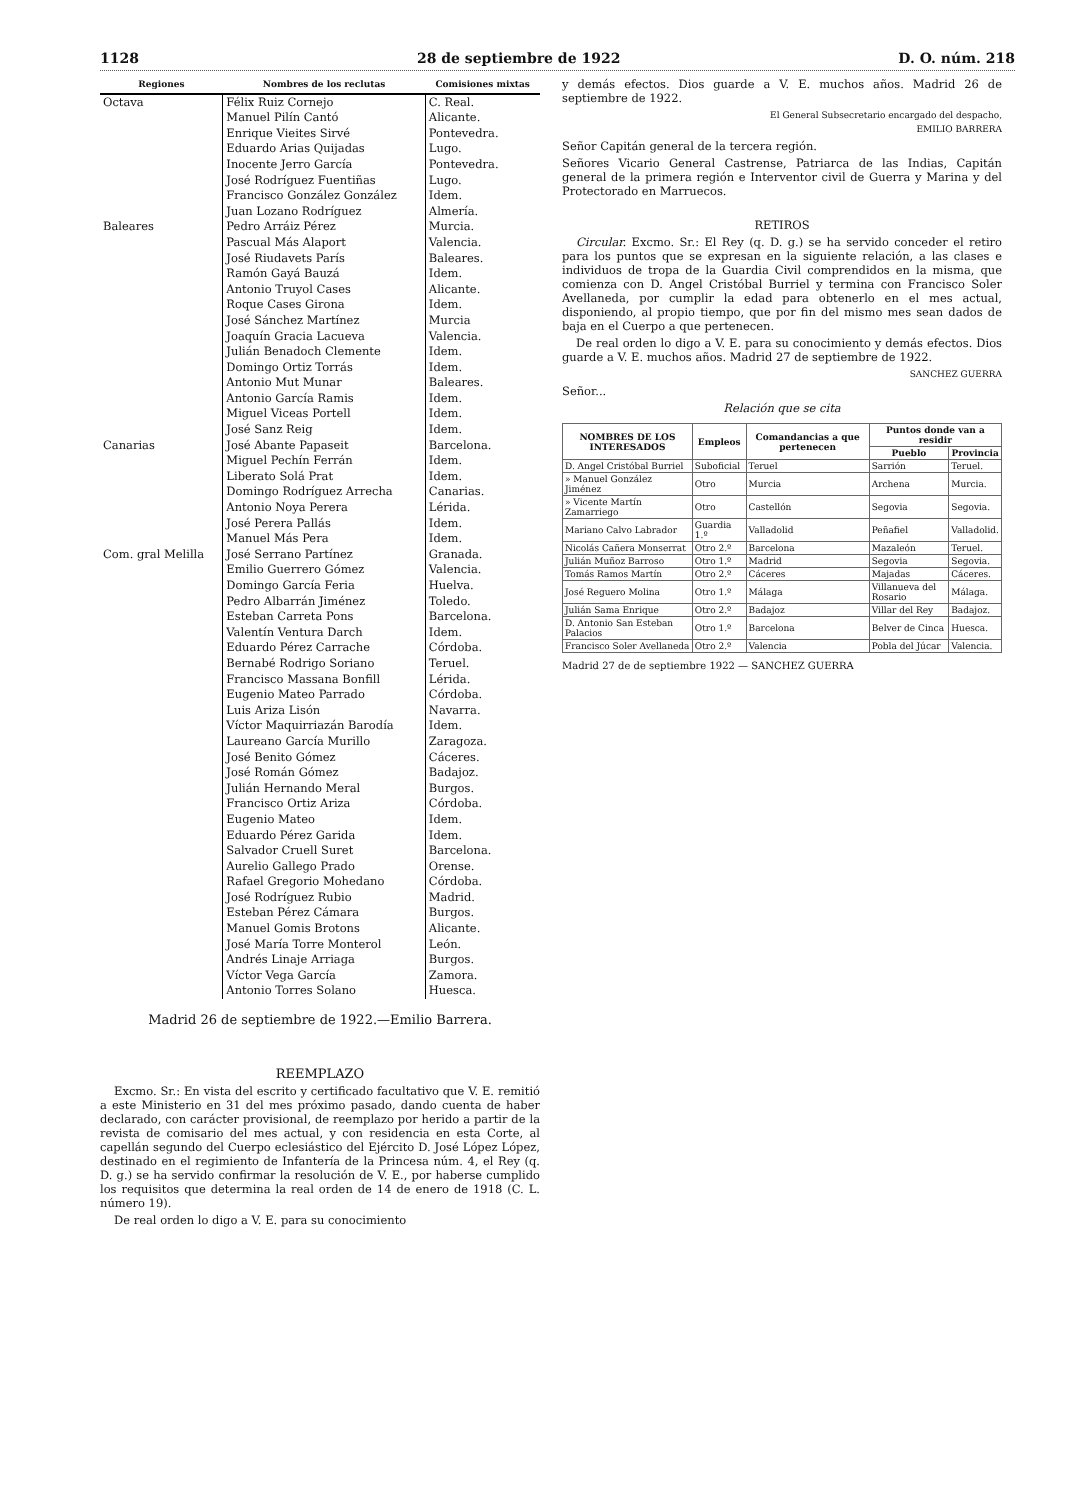1128 28 de septiembre de 1922 D. O. núm. 218
| Regiones | Nombres de los reclutas | Comisiones mixtas |
| --- | --- | --- |
| Octava | Félix Ruiz Cornejo | C. Real. |
| | Manuel Pilín Cantó | Alicante. |
| | Enrique Vieites Sirvé | Pontevedra. |
| | Eduardo Arias Quijadas | Lugo. |
| | Inocente Jerro García | Pontevedra. |
| | José Rodríguez Fuentiñas | Lugo. |
| | Francisco González González | Idem. |
| | Juan Lozano Rodríguez | Almería. |
| Baleares | Pedro Arráiz Pérez | Murcia. |
| | Pascual Más Alaport | Valencia. |
| | José Riudavets París | Baleares. |
| | Ramón Gayá Bauzá | Idem. |
| | Antonio Truyol Cases | Alicante. |
| | Roque Cases Girona | Idem. |
| | José Sánchez Martínez | Murcia |
| | Joaquín Gracia Lacueva | Valencia. |
| | Julián Benadoch Clemente | Idem. |
| | Domingo Ortiz Torrás | Idem. |
| | Antonio Mut Munar | Baleares. |
| | Antonio García Ramis | Idem. |
| | Miguel Viceas Portell | Idem. |
| | José Sanz Reig | Idem. |
| Canarias | José Abante Papaseit | Barcelona. |
| | Miguel Pechín Ferrán | Idem. |
| | Liberato Solá Prat | Idem. |
| | Domingo Rodríguez Arrecha | Canarias. |
| | Antonio Noya Perera | Lérida. |
| | José Perera Pallás | Idem. |
| | Manuel Más Pera | Idem. |
| Com. gral Melilla | José Serrano Partínez | Granada. |
| | Emilio Guerrero Gómez | Valencia. |
| | Domingo García Feria | Huelva. |
| | Pedro Albarrán Jiménez | Toledo. |
| | Esteban Carreta Pons | Barcelona. |
| | Valentín Ventura Darch | Idem. |
| | Eduardo Pérez Carrache | Córdoba. |
| | Bernabé Rodrigo Soriano | Teruel. |
| | Francisco Massana Bonfill | Lérida. |
| | Eugenio Mateo Parrado | Córdoba. |
| | Luis Ariza Lisón | Navarra. |
| | Víctor Maquirriazán Barodía | Idem. |
| | Laureano García Murillo | Zaragoza. |
| | José Benito Gómez | Cáceres. |
| | José Román Gómez | Badajoz. |
| | Julián Hernando Meral | Burgos. |
| | Francisco Ortiz Ariza | Córdoba. |
| | Eugenio Mateo | Idem. |
| | Eduardo Pérez Garida | Idem. |
| | Salvador Cruell Suret | Barcelona. |
| | Aurelio Gallego Prado | Orense. |
| | Rafael Gregorio Mohedano | Córdoba. |
| | José Rodríguez Rubio | Madrid. |
| | Esteban Pérez Cámara | Burgos. |
| | Manuel Gomis Brotons | Alicante. |
| | José María Torre Monterol | León. |
| | Andrés Linaje Arriaga | Burgos. |
| | Víctor Vega García | Zamora. |
| | Antonio Torres Solano | Huesca. |
Madrid 26 de septiembre de 1922.—Emilio Barrera.
REEMPLAZO
Excmo. Sr.: En vista del escrito y certificado facultativo que V. E. remitió a este Ministerio en 31 del mes próximo pasado, dando cuenta de haber declarado, con carácter provisional, de reemplazo por herido a partir de la revista de comisario del mes actual, y con residencia en esta Corte, al capellán segundo del Cuerpo eclesiástico del Ejército D. José López López, destinado en el regimiento de Infantería de la Princesa núm. 4, el Rey (q. D. g.) se ha servido confirmar la resolución de V. E., por haberse cumplido los requisitos que determina la real orden de 14 de enero de 1918 (C. L. número 19).
De real orden lo digo a V. E. para su conocimiento
y demás efectos. Dios guarde a V. E. muchos años. Madrid 26 de septiembre de 1922.
El General Subsecretario encargado del despacho,
EMILIO BARRERA
Señor Capitán general de la tercera región.
Señores Vicario General Castrense, Patriarca de las Indias, Capitán general de la primera región e Interventor civil de Guerra y Marina y del Protectorado en Marruecos.
RETIROS
Circular. Excmo. Sr.: El Rey (q. D. g.) se ha servido conceder el retiro para los puntos que se expresan en la siguiente relación, a las clases e individuos de tropa de la Guardia Civil comprendidos en la misma, que comienza con D. Angel Cristóbal Burriel y termina con Francisco Soler Avellaneda, por cumplir la edad para obtenerlo en el mes actual, disponiendo, al propio tiempo, que por fin del mismo mes sean dados de baja en el Cuerpo a que pertenecen.
De real orden lo digo a V. E. para su conocimiento y demás efectos. Dios guarde a V. E. muchos años. Madrid 27 de septiembre de 1922.
SANCHEZ GUERRA
Señor...
Relación que se cita
| NOMBRES DE LOS INTERESADOS | Empleos | Comandancias a que pertenecen | Puntos donde van a residir | |
| --- | --- | --- | --- | --- |
| | | | Pueblo | Provincia |
| D. Angel Cristóbal Burriel | Suboficial | Teruel | Sarrión | Teruel. |
| » Manuel González Jiménez | Otro | Murcia | Archena | Murcia. |
| » Vicente Martín Zamarriego | Otro | Castellón | Segovia | Segovia. |
| Mariano Calvo Labrador | Guardia 1.º | Valladolid | Peñafiel | Valladolid. |
| Nicolás Cañera Monserrat | Otro 2.º | Barcelona | Mazaleón | Teruel. |
| Julián Muñoz Barroso | Otro 1.º | Madrid | Segovia | Segovia. |
| Tomás Ramos Martín | Otro 2.º | Cáceres | Majadas | Cáceres. |
| José Reguero Molina | Otro 1.º | Málaga | Villanueva del Rosario | Málaga. |
| Julián Sama Enrique | Otro 2.º | Badajoz | Villar del Rey | Badajoz. |
| D. Antonio San Esteban Palacios | Otro 1.º | Barcelona | Belver de Cinca | Huesca. |
| Francisco Soler Avellaneda | Otro 2.º | Valencia | Pobla del Júcar | Valencia. |
Madrid 27 de de septiembre 1922 — SANCHEZ GUERRA